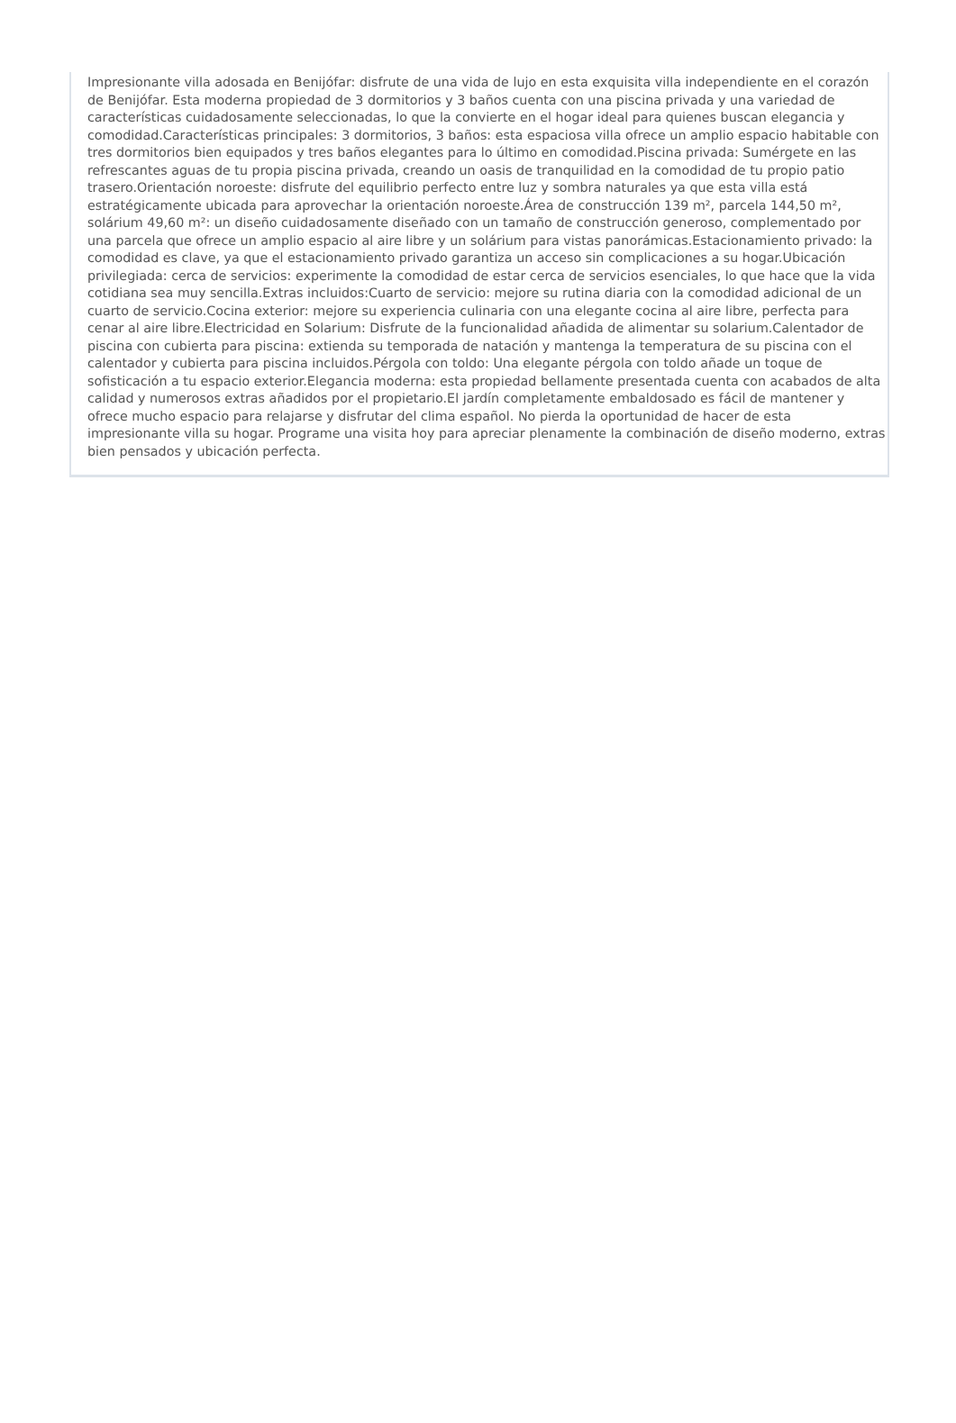Impresionante villa adosada en Benijófar: disfrute de una vida de lujo en esta exquisita villa independiente en el corazón de Benijófar. Esta moderna propiedad de 3 dormitorios y 3 baños cuenta con una piscina privada y una variedad de características cuidadosamente seleccionadas, lo que la convierte en el hogar ideal para quienes buscan elegancia y comodidad.Características principales: 3 dormitorios, 3 baños: esta espaciosa villa ofrece un amplio espacio habitable con tres dormitorios bien equipados y tres baños elegantes para lo último en comodidad.Piscina privada: Sumérgete en las refrescantes aguas de tu propia piscina privada, creando un oasis de tranquilidad en la comodidad de tu propio patio trasero.Orientación noroeste: disfrute del equilibrio perfecto entre luz y sombra naturales ya que esta villa está estratégicamente ubicada para aprovechar la orientación noroeste.Área de construcción 139 m², parcela 144,50 m², solárium 49,60 m²: un diseño cuidadosamente diseñado con un tamaño de construcción generoso, complementado por una parcela que ofrece un amplio espacio al aire libre y un solárium para vistas panorámicas.Estacionamiento privado: la comodidad es clave, ya que el estacionamiento privado garantiza un acceso sin complicaciones a su hogar.Ubicación privilegiada: cerca de servicios: experimente la comodidad de estar cerca de servicios esenciales, lo que hace que la vida cotidiana sea muy sencilla.Extras incluidos:Cuarto de servicio: mejore su rutina diaria con la comodidad adicional de un cuarto de servicio.Cocina exterior: mejore su experiencia culinaria con una elegante cocina al aire libre, perfecta para cenar al aire libre.Electricidad en Solarium: Disfrute de la funcionalidad añadida de alimentar su solarium.Calentador de piscina con cubierta para piscina: extienda su temporada de natación y mantenga la temperatura de su piscina con el calentador y cubierta para piscina incluidos.Pérgola con toldo: Una elegante pérgola con toldo añade un toque de sofisticación a tu espacio exterior.Elegancia moderna: esta propiedad bellamente presentada cuenta con acabados de alta calidad y numerosos extras añadidos por el propietario.El jardín completamente embaldosado es fácil de mantener y ofrece mucho espacio para relajarse y disfrutar del clima español. No pierda la oportunidad de hacer de esta impresionante villa su hogar. Programe una visita hoy para apreciar plenamente la combinación de diseño moderno, extras bien pensados y ubicación perfecta.